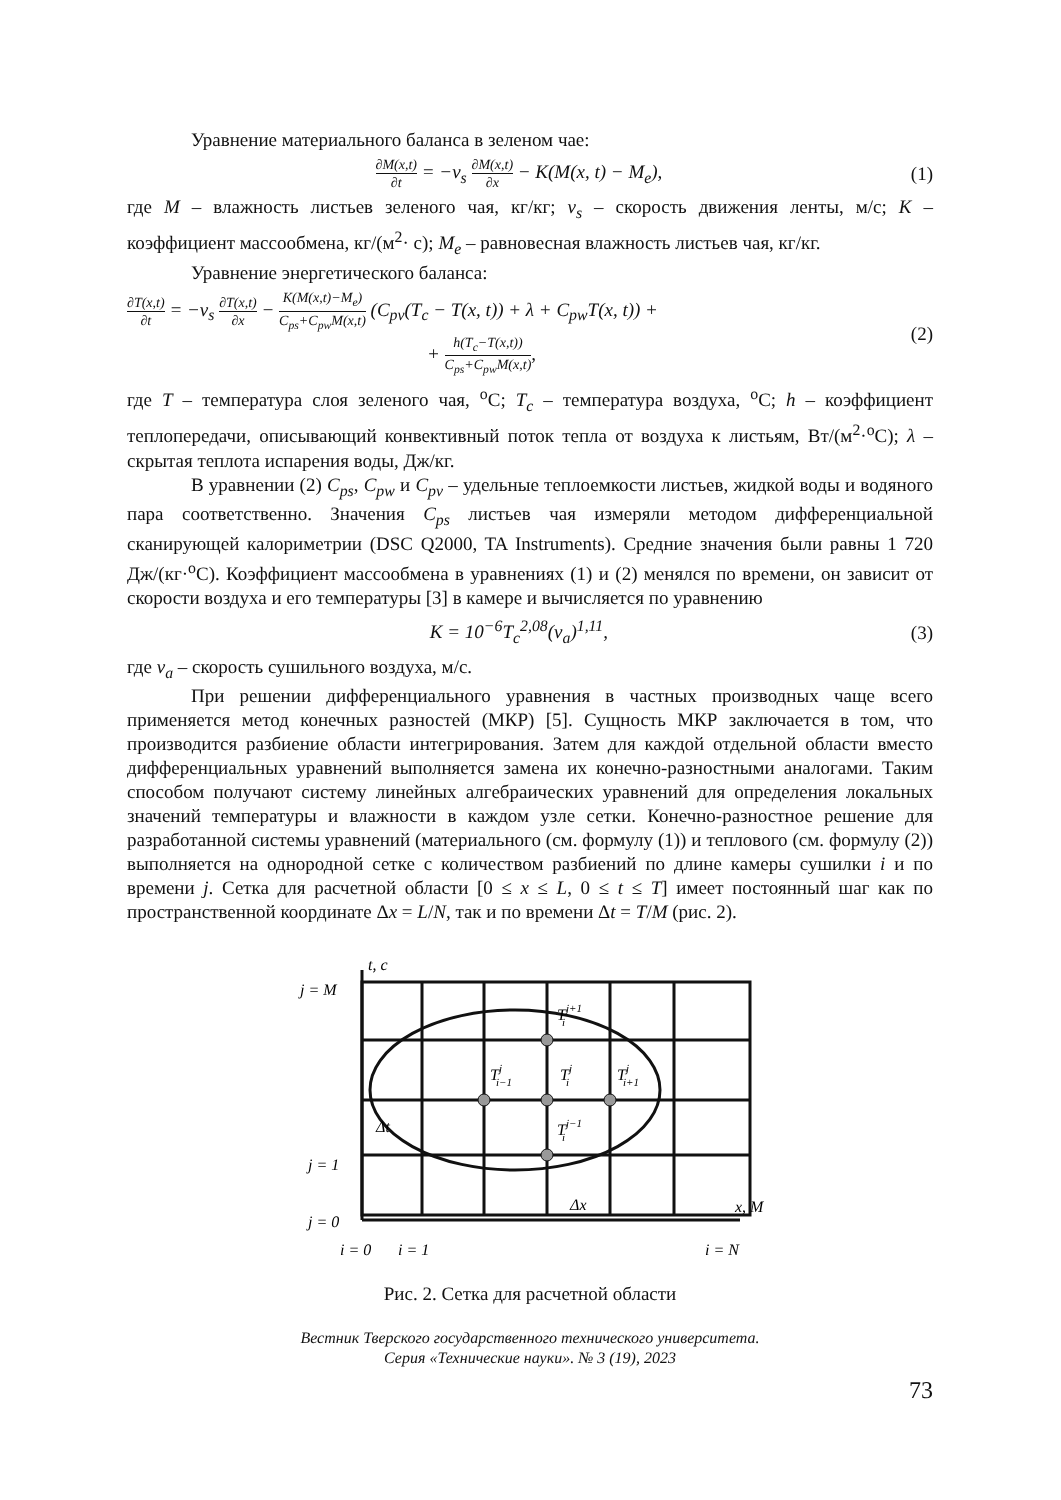Уравнение материального баланса в зеленом чае:
∂M(x,t) ∂t = −v<sub>s</sub> ∂M(x,t) ∂x − K(M(x, t) − M<sub>e</sub>),
(1)
где M – влажность листьев зеленого чая, кг/кг; v<sub>s</sub> – скорость движения ленты, м/с; K – коэффициент массообмена, кг/(м<sup>2</sup>· с); M<sub>e</sub> – равновесная влажность листьев чая, кг/кг.
Уравнение энергетического баланса:
∂T(x,t) ∂t = −v<sub>s</sub> ∂T(x,t) ∂x − K(M(x,t)−M<sub>e</sub>) C<sub>ps</sub>+C<sub>pw</sub>M(x,t) (C<sub>pv</sub>(T<sub>c</sub> − T(x, t)) + λ + C<sub>pw</sub>T(x, t)) +
+ h(T<sub>c</sub>−T(x,t)) C<sub>ps</sub>+C<sub>pw</sub>M(x,t),
(2)
где T – температура слоя зеленого чая, <sup>o</sup>C; T<sub>c</sub> – температура воздуха, <sup>o</sup>C; h – коэффициент теплопередачи, описывающий конвективный поток тепла от воздуха к листьям, Вт/(м<sup>2</sup>·<sup>o</sup>C); λ – скрытая теплота испарения воды, Дж/кг.
В уравнении (2) C<sub>ps</sub>, C<sub>pw</sub> и C<sub>pv</sub> – удельные теплоемкости листьев, жидкой воды и водяного пара соответственно. Значения C<sub>ps</sub> листьев чая измеряли методом дифференциальной сканирующей калориметрии (DSC Q2000, TA Instruments). Средние значения были равны 1 720 Дж/(кг·<sup>o</sup>C). Коэффициент массообмена в уравнениях (1) и (2) менялся по времени, он зависит от скорости воздуха и его температуры [3] в камере и вычисляется по уравнению
K = 10<sup>−6</sup>T<sub>c</sub><sup>2,08</sup>(v<sub>a</sub>)<sup>1,11</sup>, (3)
где v<sub>a</sub> – скорость сушильного воздуха, м/с.
При решении дифференциального уравнения в частных производных чаще всего применяется метод конечных разностей (МКР) [5]. Сущность МКР заключается в том, что производится разбиение области интегрирования. Затем для каждой отдельной области вместо дифференциальных уравнений выполняется замена их конечно-разностными аналогами. Таким способом получают систему линейных алгебраических уравнений для определения локальных значений температуры и влажности в каждом узле сетки. Конечно-разностное решение для разработанной системы уравнений (материального (см. формулу (1)) и теплового (см. формулу (2)) выполняется на однородной сетке с количеством разбиений по длине камеры сушилки i и по времени j. Сетка для расчетной области [0 ≤ x ≤ L, 0 ≤ t ≤ T] имеет постоянный шаг как по пространственной координате Δx = L/N, так и по времени Δt = T/M (рис. 2).
t, c
j = M
j = 1
j = 0
i = 0
i = 1
i = N
x, M
Tj+1i
Tji−1
Tji
Tji+1
Tj−1i
Δt
Δx
Рис. 2. Сетка для расчетной области
Вестник Тверского государственного технического университета.
Серия «Технические науки». № 3 (19), 2023
73